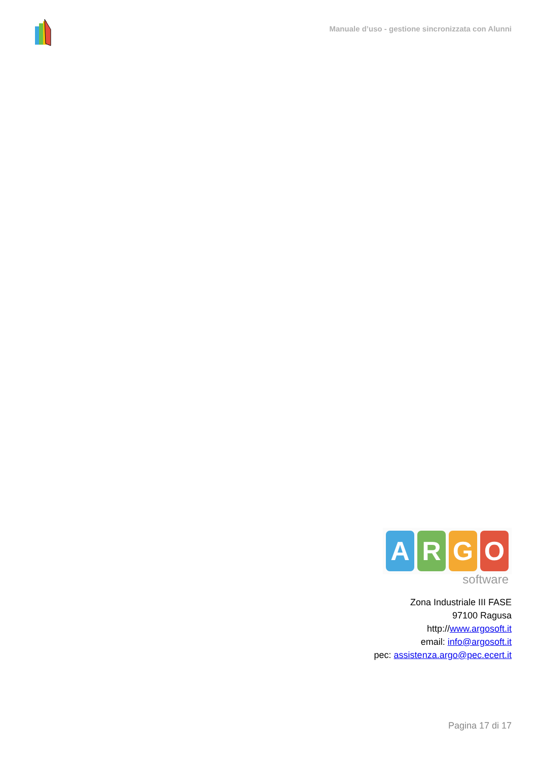Manuale d’uso - gestione sincronizzata con Alunni
ARGO
software
Zona Industriale III FASE
97100 Ragusa
http://www.argosoft.it
email: info@argosoft.it
pec: assistenza.argo@pec.ecert.it
Pagina 17 di 17